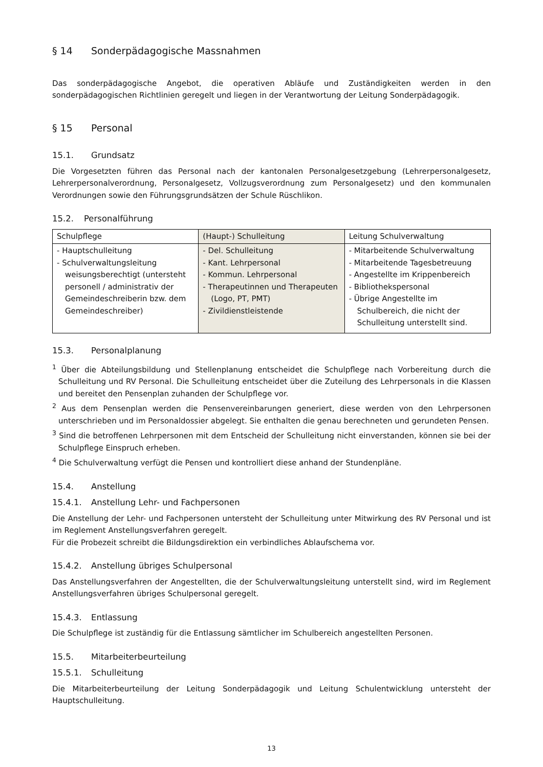§ 14 Sonderpädagogische Massnahmen
Das sonderpädagogische Angebot, die operativen Abläufe und Zuständigkeiten werden in den sonderpädagogischen Richtlinien geregelt und liegen in der Verantwortung der Leitung Sonderpädagogik.
§ 15 Personal
15.1. Grundsatz
Die Vorgesetzten führen das Personal nach der kantonalen Personalgesetzgebung (Lehrerpersonalgesetz, Lehrerpersonalverordnung, Personalgesetz, Vollzugsverordnung zum Personalgesetz) und den kommunalen Verordnungen sowie den Führungsgrundsätzen der Schule Rüschlikon.
15.2. Personalführung
| Schulpflege | (Haupt-) Schulleitung | Leitung Schulverwaltung |
| - Hauptschulleitung - Schulverwaltungsleitung weisungsberechtigt (untersteht personell / administrativ der Gemeindeschreiberin bzw. dem Gemeindeschreiber) | - Del. Schulleitung - Kant. Lehrpersonal - Kommun. Lehrpersonal - Therapeutinnen und Therapeuten (Logo, PT, PMT) - Zivildienstleistende | - Mitarbeitende Schulverwaltung - Mitarbeitende Tagesbetreuung - Angestellte im Krippenbereich - Bibliothekspersonal - Übrige Angestellte im Schulbereich, die nicht der Schulleitung unterstellt sind. |
15.3. Personalplanung
<sup>1</sup> Über die Abteilungsbildung und Stellenplanung entscheidet die Schulpflege nach Vorbereitung durch die Schulleitung und RV Personal. Die Schulleitung entscheidet über die Zuteilung des Lehrpersonals in die Klassen und bereitet den Pensenplan zuhanden der Schulpflege vor.
<sup>2</sup> Aus dem Pensenplan werden die Pensenvereinbarungen generiert, diese werden von den Lehrpersonen unterschrieben und im Personaldossier abgelegt. Sie enthalten die genau berechneten und gerundeten Pensen.
<sup>3</sup> Sind die betroffenen Lehrpersonen mit dem Entscheid der Schulleitung nicht einverstanden, können sie bei der Schulpflege Einspruch erheben.
<sup>4</sup> Die Schulverwaltung verfügt die Pensen und kontrolliert diese anhand der Stundenpläne.
15.4. Anstellung
15.4.1. Anstellung Lehr- und Fachpersonen
Die Anstellung der Lehr- und Fachpersonen untersteht der Schulleitung unter Mitwirkung des RV Personal und ist im Reglement Anstellungsverfahren geregelt.
Für die Probezeit schreibt die Bildungsdirektion ein verbindliches Ablaufschema vor.
15.4.2. Anstellung übriges Schulpersonal
Das Anstellungsverfahren der Angestellten, die der Schulverwaltungsleitung unterstellt sind, wird im Reglement Anstellungsverfahren übriges Schulpersonal geregelt.
15.4.3. Entlassung
Die Schulpflege ist zuständig für die Entlassung sämtlicher im Schulbereich angestellten Personen.
15.5. Mitarbeiterbeurteilung
15.5.1. Schulleitung
Die Mitarbeiterbeurteilung der Leitung Sonderpädagogik und Leitung Schulentwicklung untersteht der Hauptschulleitung.
13